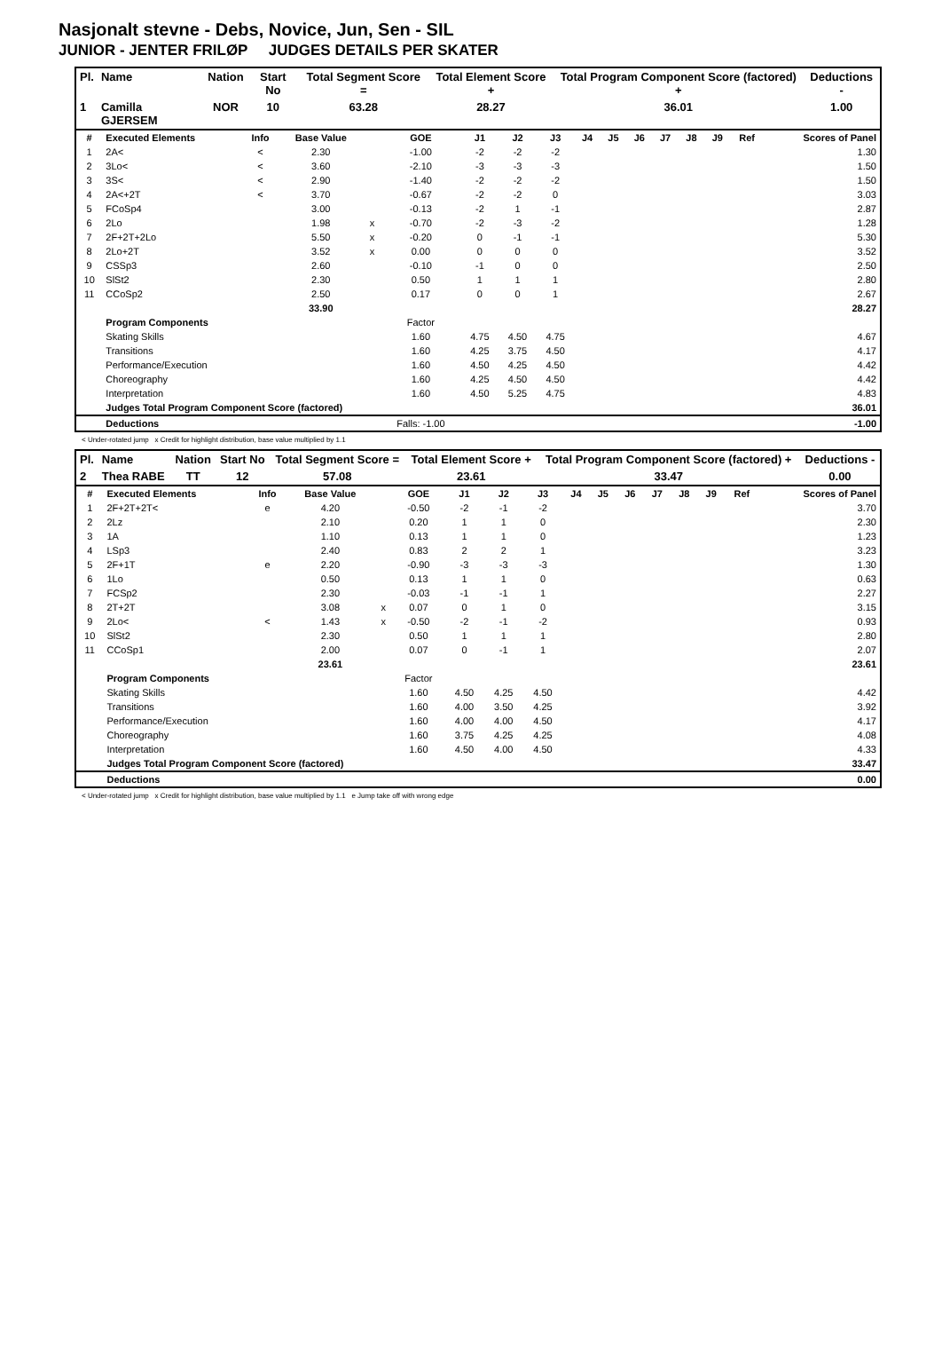Nasjonalt stevne - Debs, Novice, Jun, Sen - SIL
JUNIOR - JENTER FRILØP JUDGES DETAILS PER SKATER
| Pl. | Name | Nation | Start No | Total Segment Score = | Total Element Score + | Total Program Component Score (factored) + | Deductions - |
| --- | --- | --- | --- | --- | --- | --- | --- |
| 1 | Camilla GJERSEM | NOR | 10 | 63.28 | 28.27 | 36.01 | 1.00 |
| # | Executed Elements | Info | Base Value | | GOE | J1 | J2 | J3 | J4 | J5 | J6 | J7 | J8 | J9 | Ref | Scores of Panel |
| --- | --- | --- | --- | --- | --- | --- | --- | --- | --- | --- | --- | --- | --- | --- | --- | --- |
| 1 | 2A< | < | 2.30 | | -1.00 | -2 | -2 | -2 | | | | | | | | 1.30 |
| 2 | 3Lo< | < | 3.60 | | -2.10 | -3 | -3 | -3 | | | | | | | | 1.50 |
| 3 | 3S< | < | 2.90 | | -1.40 | -2 | -2 | -2 | | | | | | | | 1.50 |
| 4 | 2A<+2T | < | 3.70 | | -0.67 | -2 | -2 | 0 | | | | | | | | 3.03 |
| 5 | FCoSp4 | | 3.00 | | -0.13 | -2 | 1 | -1 | | | | | | | | 2.87 |
| 6 | 2Lo | | 1.98 | x | -0.70 | -2 | -3 | -2 | | | | | | | | 1.28 |
| 7 | 2F+2T+2Lo | | 5.50 | x | -0.20 | 0 | -1 | -1 | | | | | | | | 5.30 |
| 8 | 2Lo+2T | | 3.52 | x | 0.00 | 0 | 0 | 0 | | | | | | | | 3.52 |
| 9 | CSSp3 | | 2.60 | | -0.10 | -1 | 0 | 0 | | | | | | | | 2.50 |
| 10 | SlSt2 | | 2.30 | | 0.50 | 1 | 1 | 1 | | | | | | | | 2.80 |
| 11 | CCoSp2 | | 2.50 | | 0.17 | 0 | 0 | 1 | | | | | | | | 2.67 |
| | | | 33.90 | | | | | | | | | | | | | 28.27 |
| | Program Components | | | | Factor | | | | | | | | | | | |
| | Skating Skills | | | | 1.60 | 4.75 | 4.50 | 4.75 | | | | | | | | 4.67 |
| | Transitions | | | | 1.60 | 4.25 | 3.75 | 4.50 | | | | | | | | 4.17 |
| | Performance/Execution | | | | 1.60 | 4.50 | 4.25 | 4.50 | | | | | | | | 4.42 |
| | Choreography | | | | 1.60 | 4.25 | 4.50 | 4.50 | | | | | | | | 4.42 |
| | Interpretation | | | | 1.60 | 4.50 | 5.25 | 4.75 | | | | | | | | 4.83 |
| | Judges Total Program Component Score (factored) | | | | | | | | | | | | | | | 36.01 |
| | Deductions | | | | Falls: -1.00 | | | | | | | | | | | -1.00 |
< Under-rotated jump x Credit for highlight distribution, base value multiplied by 1.1
| Pl. | Name | Nation | Start No | Total Segment Score = | Total Element Score + | Total Program Component Score (factored) + | Deductions - |
| --- | --- | --- | --- | --- | --- | --- | --- |
| 2 | Thea RABE | TT | 12 | 57.08 | 23.61 | 33.47 | 0.00 |
| # | Executed Elements | Info | Base Value | | GOE | J1 | J2 | J3 | J4 | J5 | J6 | J7 | J8 | J9 | Ref | Scores of Panel |
| --- | --- | --- | --- | --- | --- | --- | --- | --- | --- | --- | --- | --- | --- | --- | --- | --- |
| 1 | 2F+2T+2T< | e | 4.20 | | -0.50 | -2 | -1 | -2 | | | | | | | | 3.70 |
| 2 | 2Lz | | 2.10 | | 0.20 | 1 | 1 | 0 | | | | | | | | 2.30 |
| 3 | 1A | | 1.10 | | 0.13 | 1 | 1 | 0 | | | | | | | | 1.23 |
| 4 | LSp3 | | 2.40 | | 0.83 | 2 | 2 | 1 | | | | | | | | 3.23 |
| 5 | 2F+1T | e | 2.20 | | -0.90 | -3 | -3 | -3 | | | | | | | | 1.30 |
| 6 | 1Lo | | 0.50 | | 0.13 | 1 | 1 | 0 | | | | | | | | 0.63 |
| 7 | FCSp2 | | 2.30 | | -0.03 | -1 | -1 | 1 | | | | | | | | 2.27 |
| 8 | 2T+2T | | 3.08 | x | 0.07 | 0 | 1 | 0 | | | | | | | | 3.15 |
| 9 | 2Lo< | < | 1.43 | x | -0.50 | -2 | -1 | -2 | | | | | | | | 0.93 |
| 10 | SlSt2 | | 2.30 | | 0.50 | 1 | 1 | 1 | | | | | | | | 2.80 |
| 11 | CCoSp1 | | 2.00 | | 0.07 | 0 | -1 | 1 | | | | | | | | 2.07 |
| | | | 23.61 | | | | | | | | | | | | | 23.61 |
| | Program Components | | | | Factor | | | | | | | | | | | |
| | Skating Skills | | | | 1.60 | 4.50 | 4.25 | 4.50 | | | | | | | | 4.42 |
| | Transitions | | | | 1.60 | 4.00 | 3.50 | 4.25 | | | | | | | | 3.92 |
| | Performance/Execution | | | | 1.60 | 4.00 | 4.00 | 4.50 | | | | | | | | 4.17 |
| | Choreography | | | | 1.60 | 3.75 | 4.25 | 4.25 | | | | | | | | 4.08 |
| | Interpretation | | | | 1.60 | 4.50 | 4.00 | 4.50 | | | | | | | | 4.33 |
| | Judges Total Program Component Score (factored) | | | | | | | | | | | | | | | 33.47 |
| | Deductions | | | | | | | | | | | | | | | 0.00 |
< Under-rotated jump x Credit for highlight distribution, base value multiplied by 1.1 e Jump take off with wrong edge